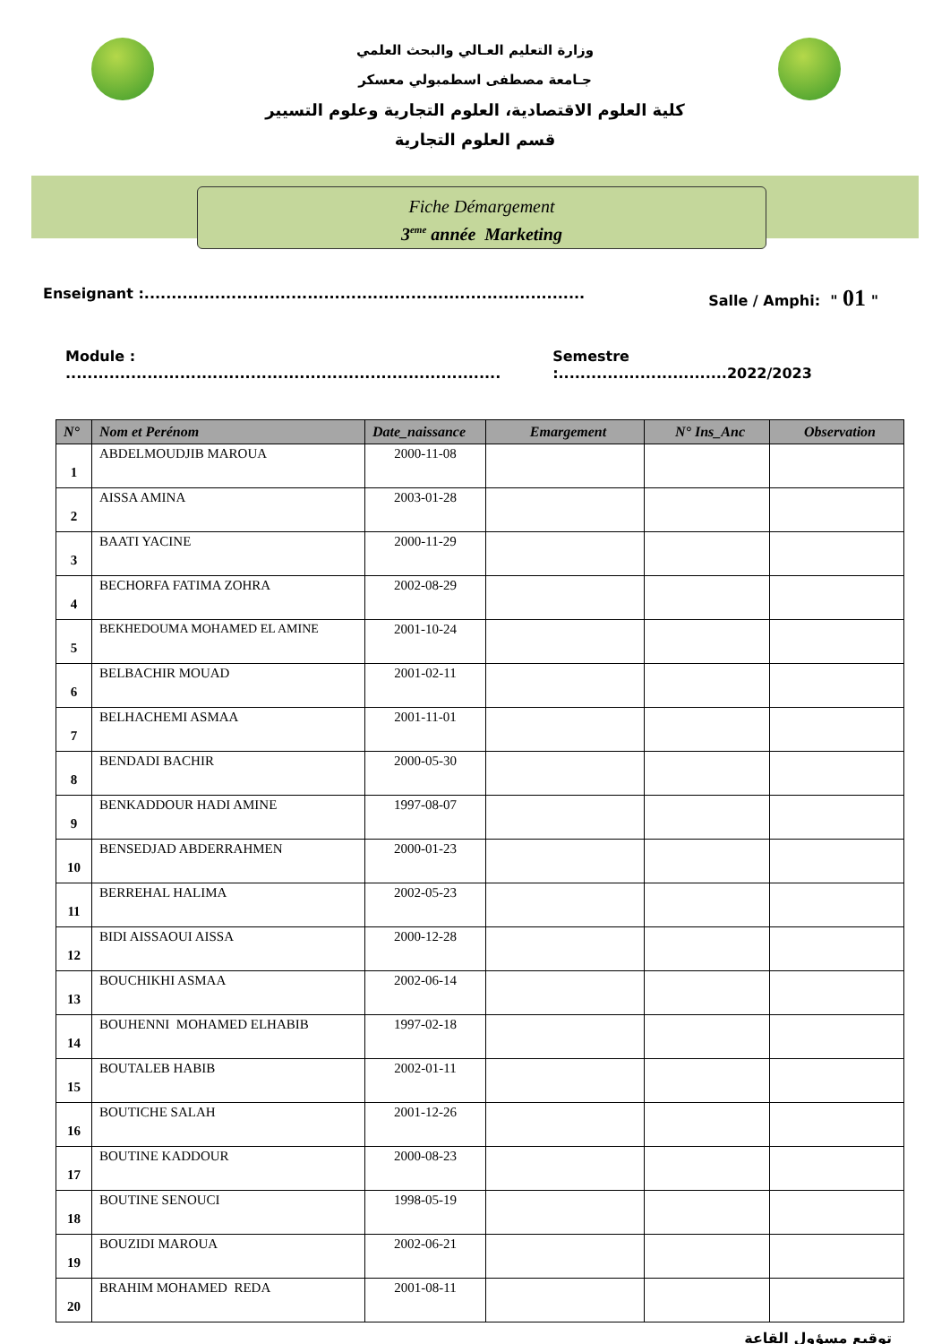وزارة التعليم العـالي والبحث العلمي
جـامعة مصطفى اسطمبولي معسكر
كلية العلوم الاقتصادية، العلوم التجارية وعلوم التسيير
قسم العلوم التجارية
Fiche Démargement
3<sup>eme</sup> année Marketing
Enseignant :................................................................................. Salle / Amphi: " 01 "
Module : ................................................................................ Semestre :...............................2022/2023
| N° | Nom et Perénom | Date_naissance | Emargement | N° Ins_Anc | Observation |
| --- | --- | --- | --- | --- | --- |
| 1 | ABDELMOUDJIB MAROUA | 2000-11-08 | | | |
| 2 | AISSA AMINA | 2003-01-28 | | | |
| 3 | BAATI YACINE | 2000-11-29 | | | |
| 4 | BECHORFA FATIMA ZOHRA | 2002-08-29 | | | |
| 5 | BEKHEDOUMA MOHAMED EL AMINE | 2001-10-24 | | | |
| 6 | BELBACHIR MOUAD | 2001-02-11 | | | |
| 7 | BELHACHEMI ASMAA | 2001-11-01 | | | |
| 8 | BENDADI BACHIR | 2000-05-30 | | | |
| 9 | BENKADDOUR HADI AMINE | 1997-08-07 | | | |
| 10 | BENSEDJAD ABDERRAHMEN | 2000-01-23 | | | |
| 11 | BERREHAL HALIMA | 2002-05-23 | | | |
| 12 | BIDI AISSAOUI AISSA | 2000-12-28 | | | |
| 13 | BOUCHIKHI ASMAA | 2002-06-14 | | | |
| 14 | BOUHENNI MOHAMED ELHABIB | 1997-02-18 | | | |
| 15 | BOUTALEB HABIB | 2002-01-11 | | | |
| 16 | BOUTICHE SALAH | 2001-12-26 | | | |
| 17 | BOUTINE KADDOUR | 2000-08-23 | | | |
| 18 | BOUTINE SENOUCI | 1998-05-19 | | | |
| 19 | BOUZIDI MAROUA | 2002-06-21 | | | |
| 20 | BRAHIM MOHAMED REDA | 2001-08-11 | | | |
توقيع مسؤول القاعة